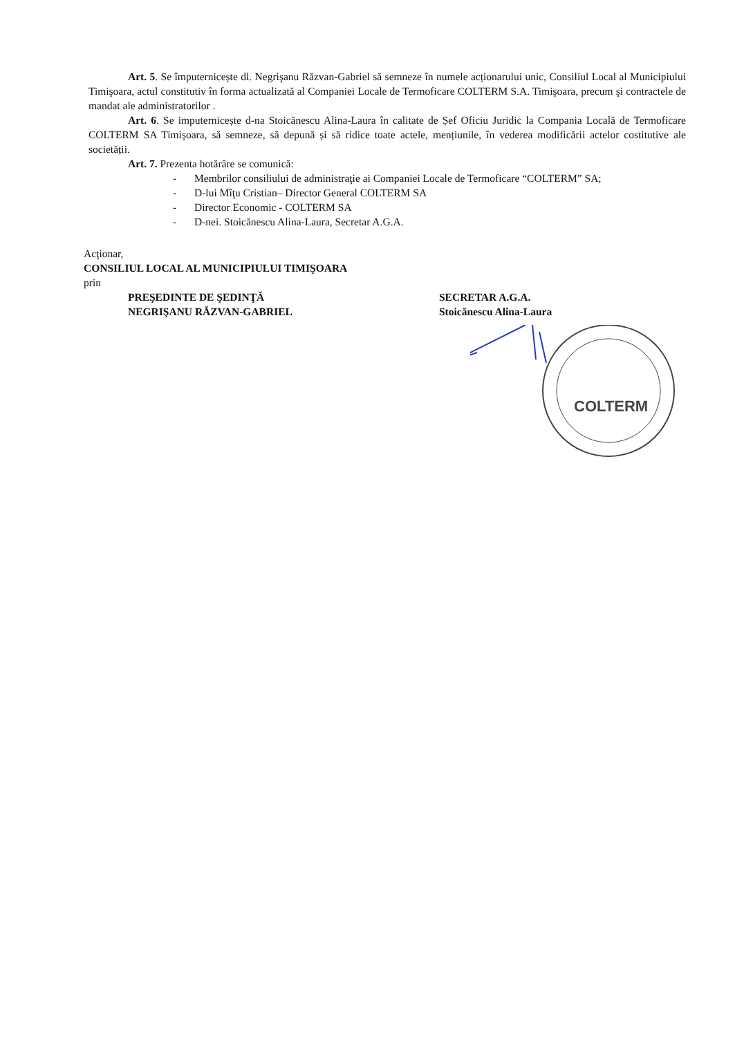Art. 5. Se împuternicește dl. Negrişanu Răzvan-Gabriel să semneze în numele acționarului unic, Consiliul Local al Municipiului Timişoara, actul constitutiv în forma actualizată al Companiei Locale de Termoficare COLTERM S.A. Timişoara, precum şi contractele de mandat ale administratorilor .
Art. 6. Se imputernicește d-na Stoicănescu Alina-Laura în calitate de Șef Oficiu Juridic la Compania Locală de Termoficare COLTERM SA Timișoara, să semneze, să depună și să ridice toate actele, mențiunile, în vederea modificării actelor costitutive ale societății.
Art. 7. Prezenta hotărâre se comunică:
- Membrilor consiliului de administraţie ai Companiei Locale de Termoficare “COLTERM” SA;
- D-lui Mîţu Cristian– Director General COLTERM SA
- Director Economic - COLTERM SA
- D-nei. Stoicănescu Alina-Laura, Secretar A.G.A.
Acţionar,
CONSILIUL LOCAL AL MUNICIPIULUI TIMIŞOARA
prin
PREŞEDINTE DE ŞEDINŢĂ
NEGRIŞANU RĂZVAN-GABRIEL
SECRETAR A.G.A.
Stoicănescu Alina-Laura
COLTERM